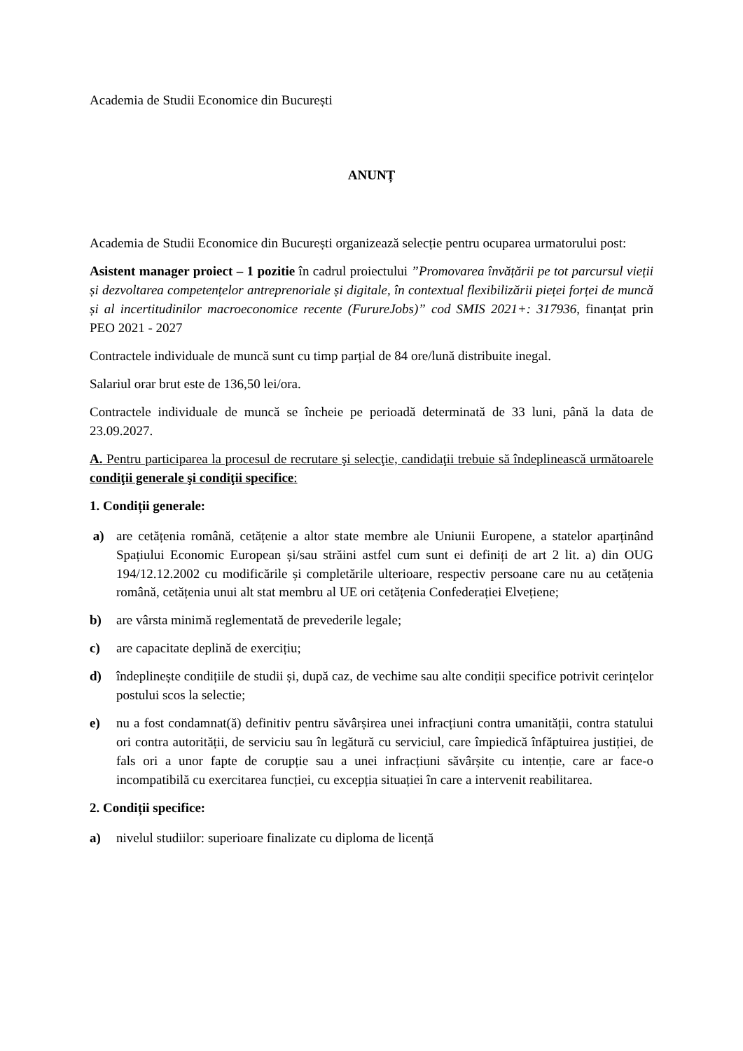Academia de Studii Economice din București
ANUNȚ
Academia de Studii Economice din București organizează selecție pentru ocuparea urmatorului post:
Asistent manager proiect – 1 pozitie în cadrul proiectului ”Promovarea învățării pe tot parcursul vieții și dezvoltarea competențelor antreprenoriale și digitale, în contextual flexibilizării pieței forței de muncă și al incertitudinilor macroeconomice recente (FurureJobs)” cod SMIS 2021+: 317936, finanțat prin PEO 2021 - 2027
Contractele individuale de muncă sunt cu timp parțial de 84 ore/lună distribuite inegal.
Salariul orar brut este de 136,50 lei/ora.
Contractele individuale de muncă se încheie pe perioadă determinată de 33 luni, până la data de 23.09.2027.
A. Pentru participarea la procesul de recrutare şi selecţie, candidaţii trebuie să îndeplinească următoarele condiţii generale şi condiţii specifice:
1. Condiții generale:
a) are cetățenia română, cetățenie a altor state membre ale Uniunii Europene, a statelor aparținând Spațiului Economic European și/sau străini astfel cum sunt ei definiți de art 2 lit. a) din OUG 194/12.12.2002 cu modificările și completările ulterioare, respectiv persoane care nu au cetățenia română, cetățenia unui alt stat membru al UE ori cetățenia Confederației Elvețiene;
b) are vârsta minimă reglementată de prevederile legale;
c) are capacitate deplină de exercițiu;
d) îndeplinește condițiile de studii și, după caz, de vechime sau alte condiții specifice potrivit cerințelor postului scos la selectie;
e) nu a fost condamnat(ă) definitiv pentru săvârșirea unei infracțiuni contra umanității, contra statului ori contra autorității, de serviciu sau în legătură cu serviciul, care împiedică înfăptuirea justiției, de fals ori a unor fapte de corupție sau a unei infracțiuni săvârșite cu intenție, care ar face-o incompatibilă cu exercitarea funcției, cu excepția situației în care a intervenit reabilitarea.
2. Condiții specifice:
a) nivelul studiilor: superioare finalizate cu diploma de licență